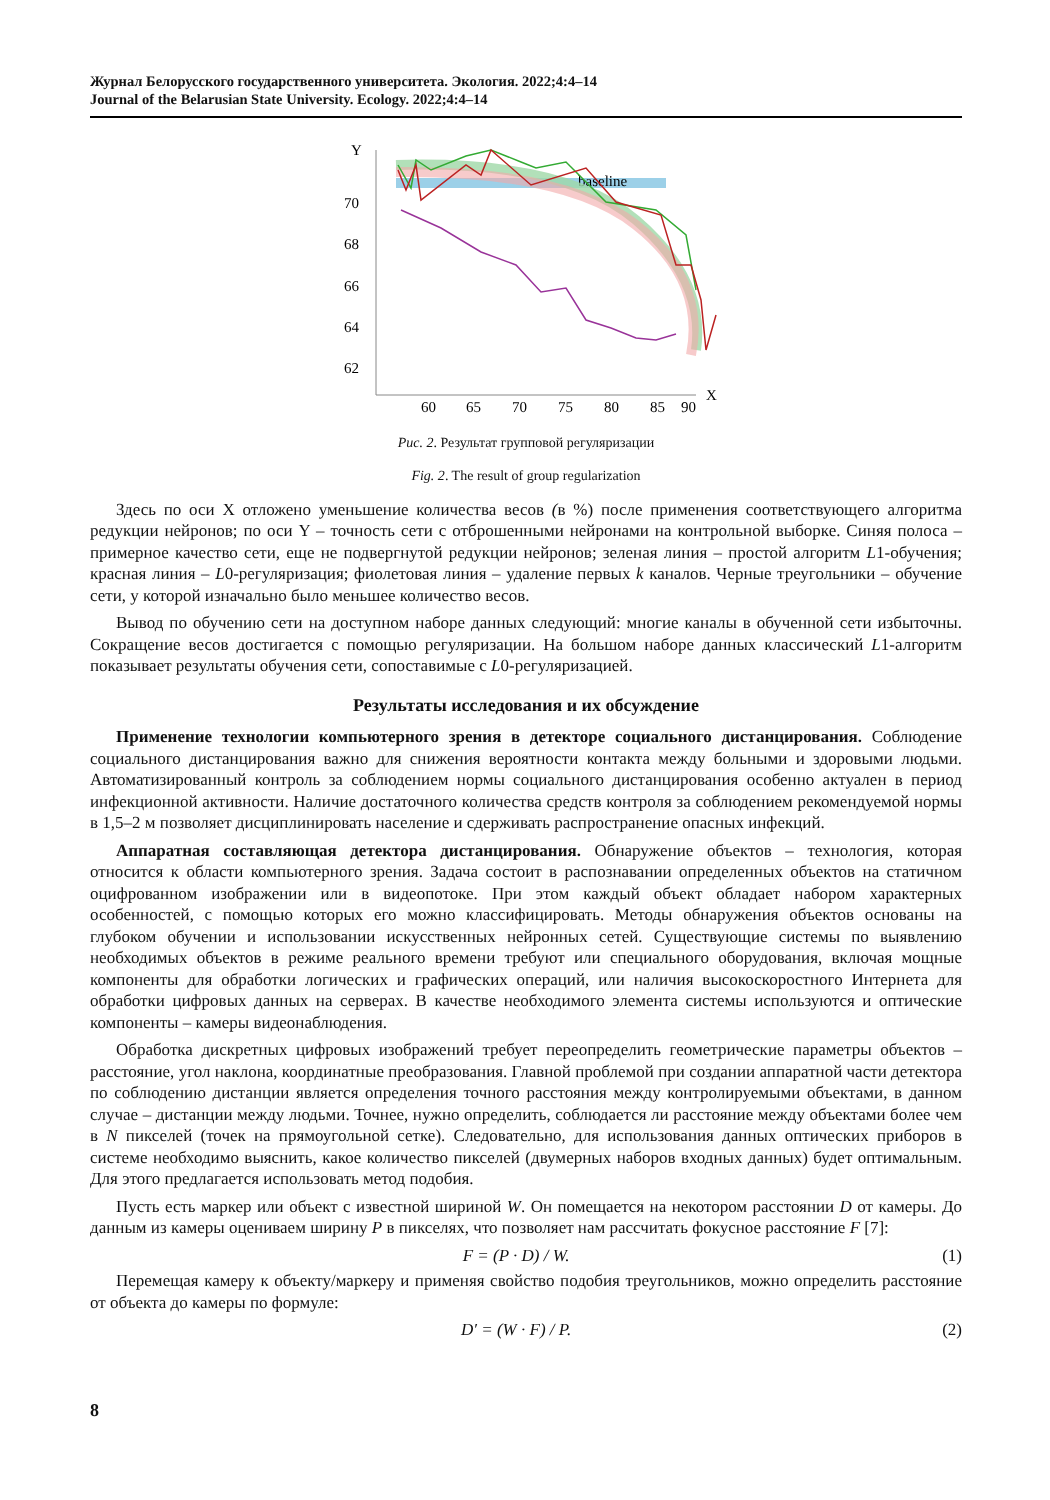Журнал Белорусского государственного университета. Экология. 2022;4:4–14
Journal of the Belarusian State University. Ecology. 2022;4:4–14
Y
X
70
68
66
64
62
60
65
70
75
80
85
90
baseline
Рис. 2. Результат групповой регуляризации
Fig. 2. The result of group regularization
Здесь по оси X отложено уменьшение количества весов (в %) после применения соответствующего алгоритма редукции нейронов; по оси Y – точность сети с отброшенными нейронами на контрольной выборке. Синяя полоса – примерное качество сети, еще не подвергнутой редукции нейронов; зеленая линия – простой алгоритм L1-обучения; красная линия – L0-регуляризация; фиолетовая линия – удаление первых k каналов. Черные треугольники – обучение сети, у которой изначально было меньшее количество весов.
Вывод по обучению сети на доступном наборе данных следующий: многие каналы в обученной сети избыточны. Сокращение весов достигается с помощью регуляризации. На большом наборе данных классический L1-алгоритм показывает результаты обучения сети, сопоставимые с L0-регуляризацией.
Результаты исследования и их обсуждение
Применение технологии компьютерного зрения в детекторе социального дистанцирования. Соблюдение социального дистанцирования важно для снижения вероятности контакта между больными и здоровыми людьми. Автоматизированный контроль за соблюдением нормы социального дистанцирования особенно актуален в период инфекционной активности. Наличие достаточного количества средств контроля за соблюдением рекомендуемой нормы в 1,5–2 м позволяет дисциплинировать население и сдерживать распространение опасных инфекций.
Аппаратная составляющая детектора дистанцирования. Обнаружение объектов – технология, которая относится к области компьютерного зрения. Задача состоит в распознавании определенных объектов на статичном оцифрованном изображении или в видеопотоке. При этом каждый объект обладает набором характерных особенностей, с помощью которых его можно классифицировать. Методы обнаружения объектов основаны на глубоком обучении и использовании искусственных нейронных сетей. Существующие системы по выявлению необходимых объектов в режиме реального времени требуют или специального оборудования, включая мощные компоненты для обработки логических и графических операций, или наличия высокоскоростного Интернета для обработки цифровых данных на серверах. В качестве необходимого элемента системы используются и оптические компоненты – камеры видеонаблюдения.
Обработка дискретных цифровых изображений требует переопределить геометрические параметры объектов – расстояние, угол наклона, координатные преобразования. Главной проблемой при создании аппаратной части детектора по соблюдению дистанции является определения точного расстояния между контролируемыми объектами, в данном случае – дистанции между людьми. Точнее, нужно определить, соблюдается ли расстояние между объектами более чем в N пикселей (точек на прямоугольной сетке). Следовательно, для использования данных оптических приборов в системе необходимо выяснить, какое количество пикселей (двумерных наборов входных данных) будет оптимальным. Для этого предлагается использовать метод подобия.
Пусть есть маркер или объект с известной шириной W. Он помещается на некотором расстоянии D от камеры. До данным из камеры оцениваем ширину P в пикселях, что позволяет нам рассчитать фокусное расстояние F [7]:
F = (P · D) / W. (1)
Перемещая камеру к объекту/маркеру и применяя свойство подобия треугольников, можно определить расстояние от объекта до камеры по формуле:
D′ = (W · F) / P. (2)
8